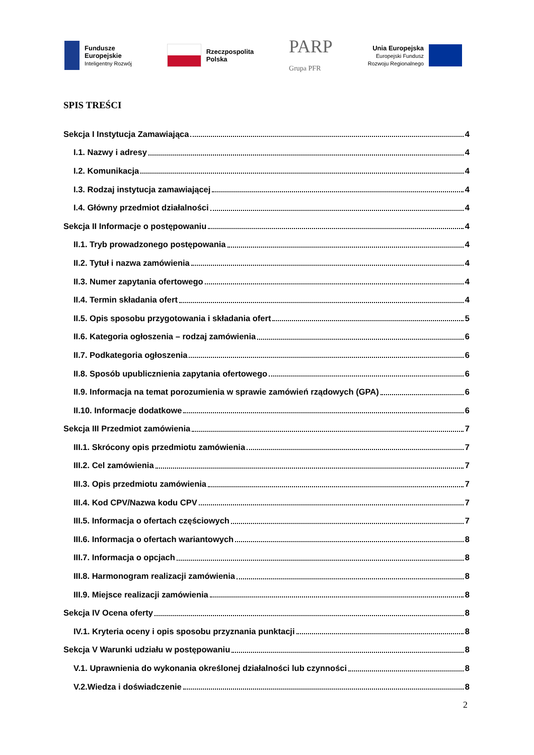Fundusze
Europejskie
Inteligentny Rozwój
Rzeczpospolita
Polska
PARP
Grupa PFR
Unia Europejska
Europejski Fundusz
Rozwoju Regionalnego
SPIS TREŚCI
Sekcja I Instytucja Zamawiająca 4
I.1. Nazwy i adresy 4
I.2. Komunikacja 4
I.3. Rodzaj instytucja zamawiającej 4
I.4. Główny przedmiot działalności 4
Sekcja II Informacje o postępowaniu 4
II.1. Tryb prowadzonego postępowania 4
II.2. Tytuł i nazwa zamówienia 4
II.3. Numer zapytania ofertowego 4
II.4. Termin składania ofert 4
II.5. Opis sposobu przygotowania i składania ofert 5
II.6. Kategoria ogłoszenia – rodzaj zamówienia 6
II.7. Podkategoria ogłoszenia 6
II.8. Sposób upublicznienia zapytania ofertowego 6
II.9. Informacja na temat porozumienia w sprawie zamówień rządowych (GPA) 6
II.10. Informacje dodatkowe 6
Sekcja III Przedmiot zamówienia 7
III.1. Skrócony opis przedmiotu zamówienia 7
III.2. Cel zamówienia 7
III.3. Opis przedmiotu zamówienia 7
III.4. Kod CPV/Nazwa kodu CPV 7
III.5. Informacja o ofertach częściowych 7
III.6. Informacja o ofertach wariantowych 8
III.7. Informacja o opcjach 8
III.8. Harmonogram realizacji zamówienia 8
III.9. Miejsce realizacji zamówienia 8
Sekcja IV Ocena oferty 8
IV.1. Kryteria oceny i opis sposobu przyznania punktacji 8
Sekcja V Warunki udziału w postępowaniu 8
V.1. Uprawnienia do wykonania określonej działalności lub czynności 8
V.2.Wiedza i doświadczenie 8
2